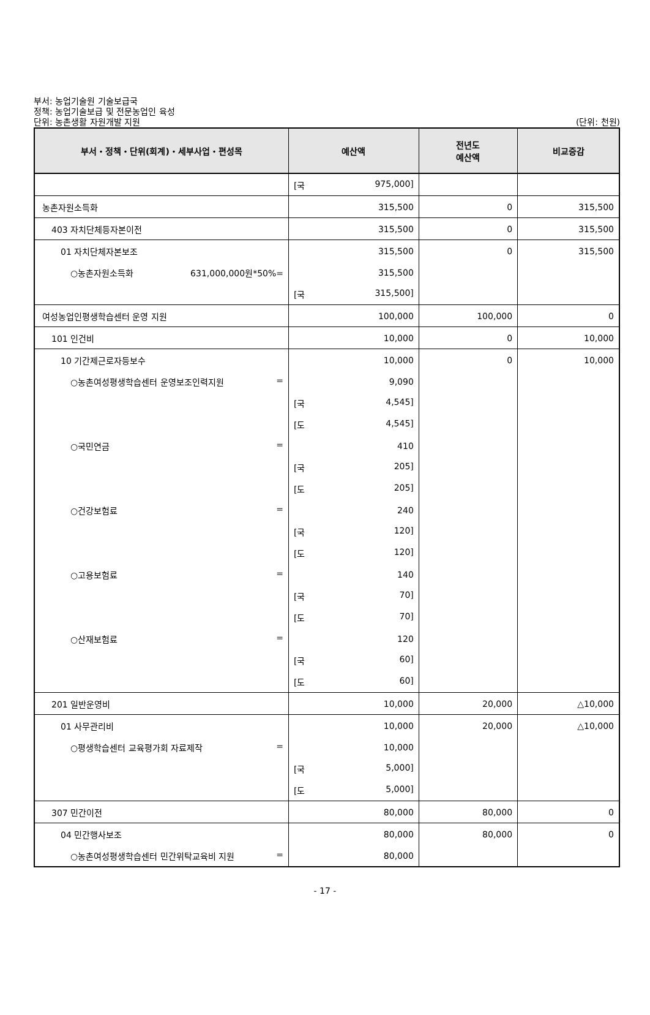부서: 농업기술원 기술보급국
정책: 농업기술보급 및 전문농업인 육성
단위: 농촌생활 자원개발 지원
(단위: 천원)
| 부서・정책・단위(회계)・세부사업・편성목 | 예산액 | 전년도 예산액 | 비교증감 |
| --- | --- | --- | --- |
| | [국 975,000] | | |
| 농촌자원소득화 | 315,500 | 0 | 315,500 |
| 403 자치단체등자본이전 | 315,500 | 0 | 315,500 |
| 01 자치단체자본보조 | 315,500 | 0 | 315,500 |
| ○농촌자원소득화 631,000,000원*50%= | 315,500 | | |
| | [국 315,500] | | |
| 여성농업인평생학습센터 운영 지원 | 100,000 | 100,000 | 0 |
| 101 인건비 | 10,000 | 0 | 10,000 |
| 10 기간제근로자등보수 | 10,000 | 0 | 10,000 |
| ○농촌여성평생학습센터 운영보조인력지원 = | 9,090 | | |
| | [국 4,545] | | |
| | [도 4,545] | | |
| ○국민연금 = | 410 | | |
| | [국 205] | | |
| | [도 205] | | |
| ○건강보험료 = | 240 | | |
| | [국 120] | | |
| | [도 120] | | |
| ○고용보험료 = | 140 | | |
| | [국 70] | | |
| | [도 70] | | |
| ○산재보험료 = | 120 | | |
| | [국 60] | | |
| | [도 60] | | |
| 201 일반운영비 | 10,000 | 20,000 | △10,000 |
| 01 사무관리비 | 10,000 | 20,000 | △10,000 |
| ○평생학습센터 교육평가회 자료제작 = | 10,000 | | |
| | [국 5,000] | | |
| | [도 5,000] | | |
| 307 민간이전 | 80,000 | 80,000 | 0 |
| 04 민간행사보조 | 80,000 | 80,000 | 0 |
| ○농촌여성평생학습센터 민간위탁교육비 지원 = | 80,000 | | |
- 17 -